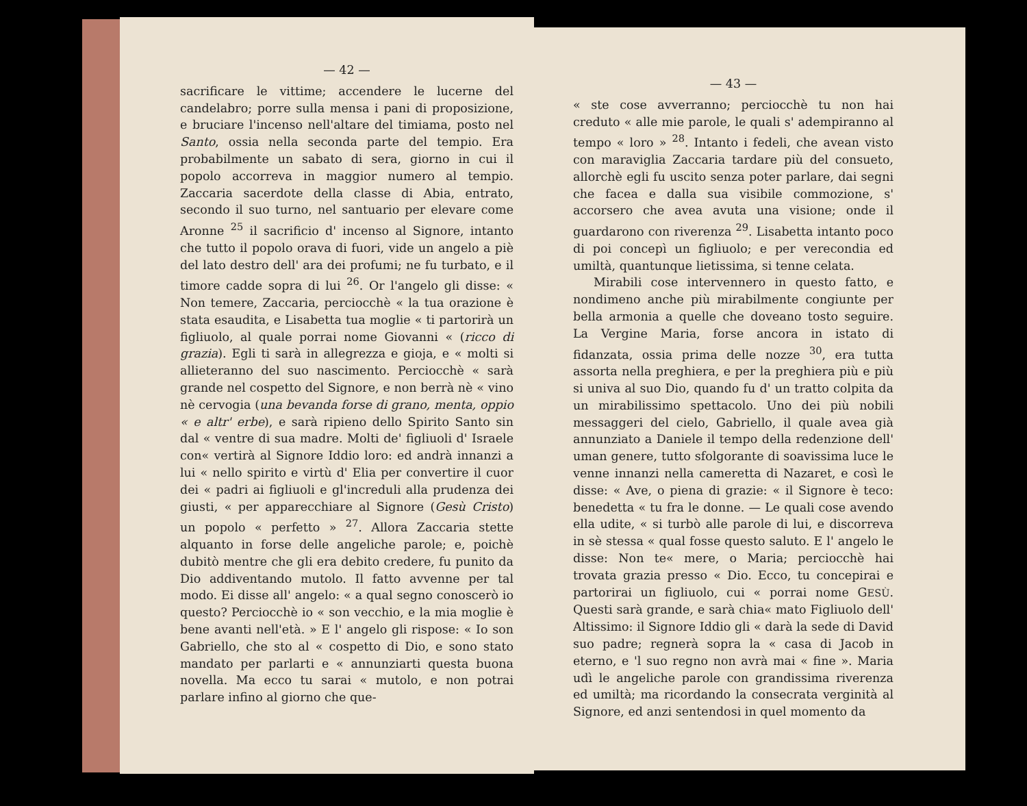— 42 —
sacrificare le vittime; accendere le lucerne del candelabro; porre sulla mensa i pani di proposizione, e bruciare l'incenso nell'altare del timiama, posto nel Santo, ossia nella seconda parte del tempio. Era probabilmente un sabato di sera, giorno in cui il popolo accorreva in maggior numero al tempio. Zaccaria sacerdote della classe di Abia, entrato, secondo il suo turno, nel santuario per elevare come Aronne <sup>25</sup> il sacrificio d' incenso al Signore, intanto che tutto il popolo orava di fuori, vide un angelo a piè del lato destro dell' ara dei profumi; ne fu turbato, e il timore cadde sopra di lui <sup>26</sup>. Or l'angelo gli disse: « Non temere, Zaccaria, perciocchè « la tua orazione è stata esaudita, e Lisabetta tua moglie « ti partorirà un figliuolo, al quale porrai nome Giovanni « (ricco di grazia). Egli ti sarà in allegrezza e gioja, e « molti si allieteranno del suo nascimento. Perciocchè « sarà grande nel cospetto del Signore, e non berrà nè « vino nè cervogia (una bevanda forse di grano, menta, oppio « e altr' erbe), e sarà ripieno dello Spirito Santo sin dal « ventre di sua madre. Molti de' figliuoli d' Israele con« vertirà al Signore Iddio loro: ed andrà innanzi a lui « nello spirito e virtù d' Elia per convertire il cuor dei « padri ai figliuoli e gl'increduli alla prudenza dei giusti, « per apparecchiare al Signore (Gesù Cristo) un popolo « perfetto » <sup>27</sup>. Allora Zaccaria stette alquanto in forse delle angeliche parole; e, poichè dubitò mentre che gli era debito credere, fu punito da Dio addiventando mutolo. Il fatto avvenne per tal modo. Ei disse all' angelo: « a qual segno conoscerò io questo? Perciocchè io « son vecchio, e la mia moglie è bene avanti nell'età. » E l' angelo gli rispose: « Io son Gabriello, che sto al « cospetto di Dio, e sono stato mandato per parlarti e « annunziarti questa buona novella. Ma ecco tu sarai « mutolo, e non potrai parlare infino al giorno che que-
— 43 —
« ste cose avverranno; perciocchè tu non hai creduto « alle mie parole, le quali s' adempiranno al tempo « loro » <sup>28</sup>. Intanto i fedeli, che avean visto con maraviglia Zaccaria tardare più del consueto, allorchè egli fu uscito senza poter parlare, dai segni che facea e dalla sua visibile commozione, s' accorsero che avea avuta una visione; onde il guardarono con riverenza <sup>29</sup>. Lisabetta intanto poco di poi concepì un figliuolo; e per verecondia ed umiltà, quantunque lietissima, si tenne celata.
Mirabili cose intervennero in questo fatto, e nondimeno anche più mirabilmente congiunte per bella armonia a quelle che doveano tosto seguire. La Vergine Maria, forse ancora in istato di fidanzata, ossia prima delle nozze <sup>30</sup>, era tutta assorta nella preghiera, e per la preghiera più e più si univa al suo Dio, quando fu d' un tratto colpita da un mirabilissimo spettacolo. Uno dei più nobili messaggeri del cielo, Gabriello, il quale avea già annunziato a Daniele il tempo della redenzione dell' uman genere, tutto sfolgorante di soavissima luce le venne innanzi nella cameretta di Nazaret, e così le disse: « Ave, o piena di grazie: « il Signore è teco: benedetta « tu fra le donne. — Le quali cose avendo ella udite, « si turbò alle parole di lui, e discorreva in sè stessa « qual fosse questo saluto. E l' angelo le disse: Non te« mere, o Maria; perciocchè hai trovata grazia presso « Dio. Ecco, tu concepirai e partorirai un figliuolo, cui « porrai nome GESÙ. Questi sarà grande, e sarà chia« mato Figliuolo dell' Altissimo: il Signore Iddio gli « darà la sede di David suo padre; regnerà sopra la « casa di Jacob in eterno, e 'l suo regno non avrà mai « fine ». Maria udì le angeliche parole con grandissima riverenza ed umiltà; ma ricordando la consecrata verginità al Signore, ed anzi sentendosi in quel momento da